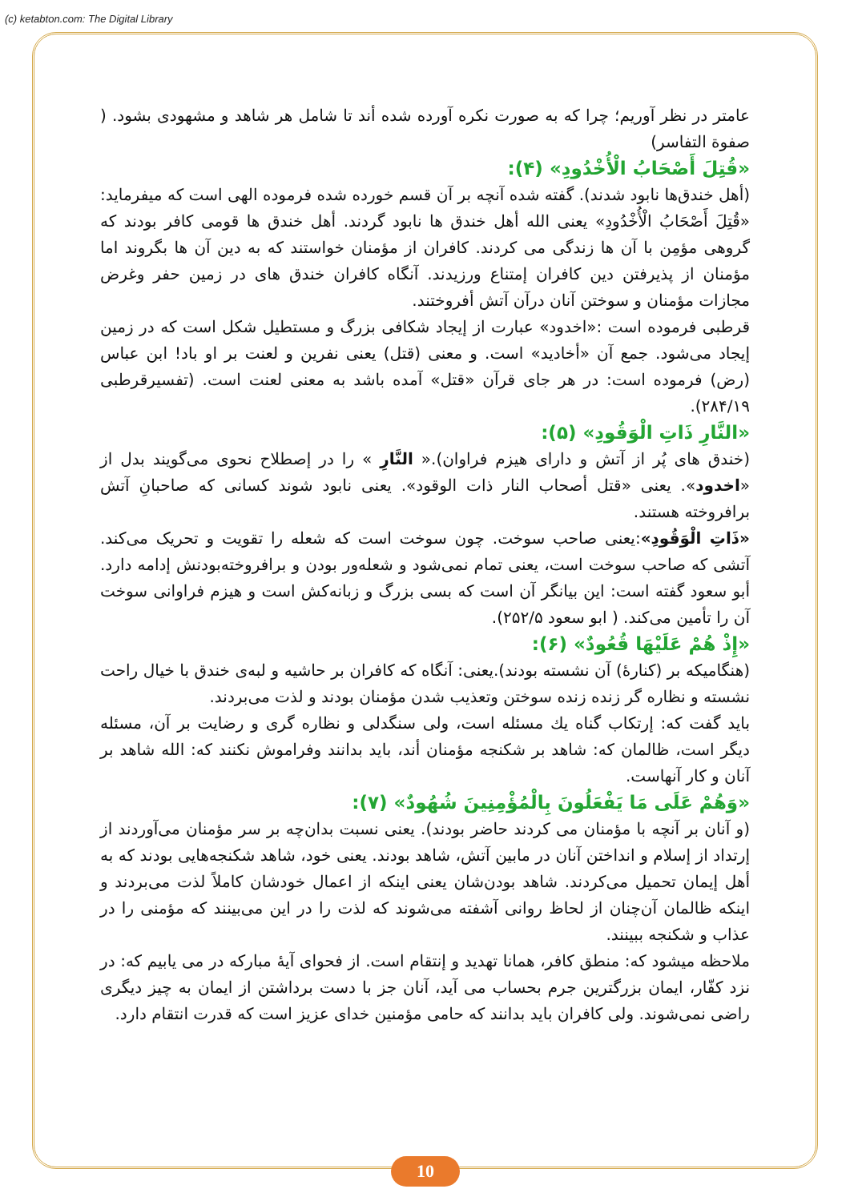(c) ketabton.com: The Digital Library
عامتر در نظر آوریم؛ چرا که به صورت نکره آورده شده أند تا شامل هر شاهد و مشهودی بشود. ( صفوة التفاسر)
«قُتِلَ أَصْحَابُ الْأُخْدُودِ» (۴):
(أهل خندق‌ها نابود شدند). گفته شده آنچه بر آن قسم خورده شده فرموده الهی است که میفرماید: «قُتِلَ أَصْحَابُ الْأُخْدُودِ» یعنی الله أهل خندق ها نابود گردند. أهل خندق ها قومی کافر بودند که گروهی مؤمِن با آن ها زندگی می کردند. کافران از مؤمنان خواستند که به دین آن ها بگروند اما مؤمنان از پذیرفتن دین کافران إمتناع ورزیدند. آنگاه کافران خندق های در زمین حفر وغرض مجازات مؤمنان و سوختن آنان درآن آتش أفروختند.
قرطبی فرموده است :«اخدود» عبارت از إیجاد شکافی بزرگ و مستطیل شکل است که در زمین إیجاد می‌شود. جمع آن «أخادید» است. و معنی (قتل) یعنی نفرین و لعنت بر او باد! ابن عباس (رض) فرموده است: در هر جای قرآن «قتل» آمده باشد به معنی لعنت است. (تفسیرقرطبی ۲۸۴/۱۹).
«النَّارِ ذَاتِ الْوَقُودِ» (۵):
(خندق های پُر از آتش و دارای هیزم فراوان).« النَّارِ » را در إصطلاح نحوی می‌گویند بدل از «اخدود». یعنی «قتل أصحاب النار ذات الوقود». یعنی نابود شوند کسانی که صاحبانِ آتش برافروخته هستند.
«ذَاتِ الْوَقُودِ»:یعنی صاحب سوخت. چون سوخت است که شعله را تقویت و تحریک می‌کند. آتشی که صاحب سوخت است، یعنی تمام نمی‌شود و شعله‌ور بودن و برافروخته‌بودنش إدامه دارد. أبو سعود گفته است: این بیانگر آن است که بسی بزرگ و زبانه‌کش است و هیزم فراوانی سوخت آن را تأمین می‌کند. ( ابو سعود ۲۵۲/۵).
«إِذْ هُمْ عَلَيْهَا قُعُودٌ» (۶):
(هنگامیکه بر (کنارهٔ) آن نشسته بودند).یعنی: آنگاه که کافران بر حاشیه و لبه‌ی خندق با خیال راحت نشسته و نظاره گر زنده زنده سوختن وتعذیب شدن مؤمنان بودند و لذت می‌بردند.
باید گفت که: إرتکاب گناه یك مسئله است، ولی سنگدلی و نظاره گری و رضایت بر آن، مسئله دیگر است، ظالمان که: شاهد بر شکنجه مؤمنان أند، باید بدانند وفراموش نکنند که: الله شاهد بر آنان و کار آنهاست.
«وَهُمْ عَلَى مَا يَفْعَلُونَ بِالْمُؤْمِنِينَ شُهُودٌ» (۷):
(و آنان بر آنچه با مؤمنان می کردند حاضر بودند). یعنی نسبت بدان‌چه بر سر مؤمنان می‌آوردند از إرتداد از إسلام و انداختن آنان در مابین آتش، شاهد بودند. یعنی خود، شاهد شکنجه‌هایی بودند که به أهل إیمان تحمیل می‌کردند. شاهد بودن‌شان یعنی اینکه از اعمال خودشان کاملاً لذت می‌بردند و اینکه ظالمان آن‌چنان از لحاظ روانی آشفته می‌شوند که لذت را در این می‌بینند که مؤمنی را در عذاب و شکنجه ببینند.
ملاحظه میشود که: منطق کافر، همانا تهدید و إنتقام است. از فحوای آیهٔ مبارکه در می یابیم که: در نزد کفّار، ایمان بزرگترین جرم بحساب می آید، آنان جز با دست برداشتن از ایمان به چیز دیگری راضی نمی‌شوند. ولی کافران باید بدانند که حامی مؤمنین خدای عزیز است که قدرت انتقام دارد.
10